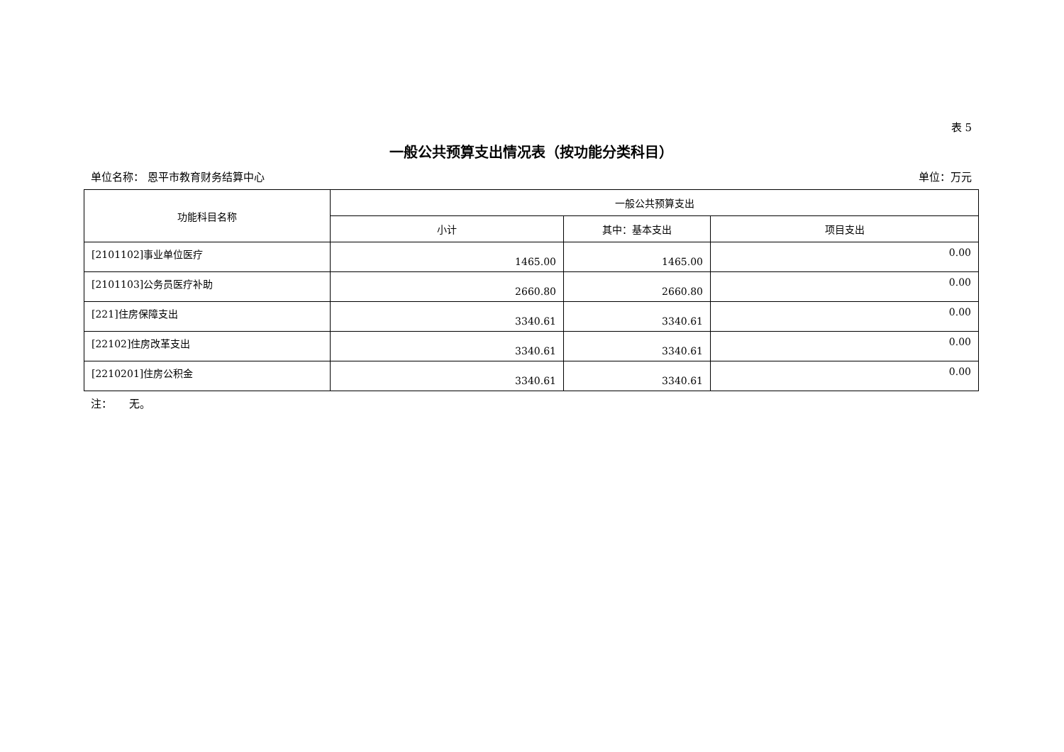表 5
一般公共预算支出情况表（按功能分类科目）
单位名称： 恩平市教育财务结算中心 单位：万元
| 功能科目名称 | 一般公共预算支出 | | |
| --- | --- | --- | --- |
| | 小计 | 其中：基本支出 | 项目支出 |
| [2101102]事业单位医疗 | 1465.00 | 1465.00 | 0.00 |
| [2101103]公务员医疗补助 | 2660.80 | 2660.80 | 0.00 |
| [221]住房保障支出 | 3340.61 | 3340.61 | 0.00 |
| [22102]住房改革支出 | 3340.61 | 3340.61 | 0.00 |
| [2210201]住房公积金 | 3340.61 | 3340.61 | 0.00 |
注： 无。